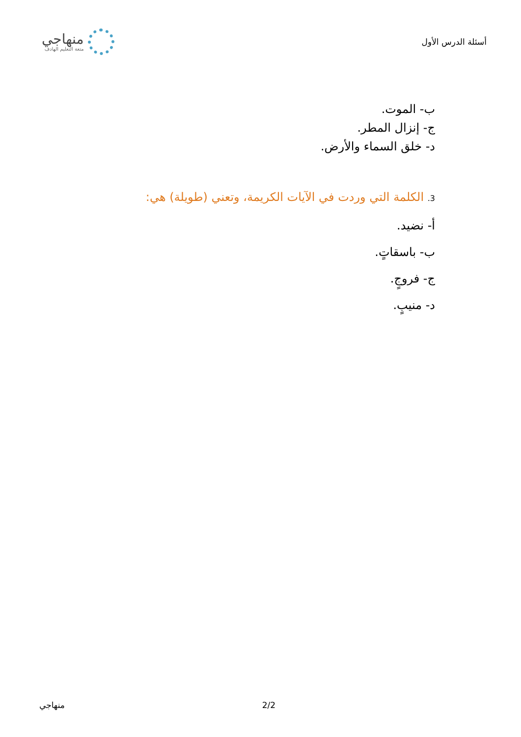أسئلة الدرس الأول
منهاجي
متعة التعليم الهادف
ب- الموت.
ج- إنزال المطر.
د- خلق السماء والأرض.
3. الكلمة التي وردت في الآيات الكريمة، وتعني (طويلة) هي:
أ- نضيد.
ب- باسقاتٍ.
ج- فروجٍ.
د- منيبٍ.
منهاجي 2/2